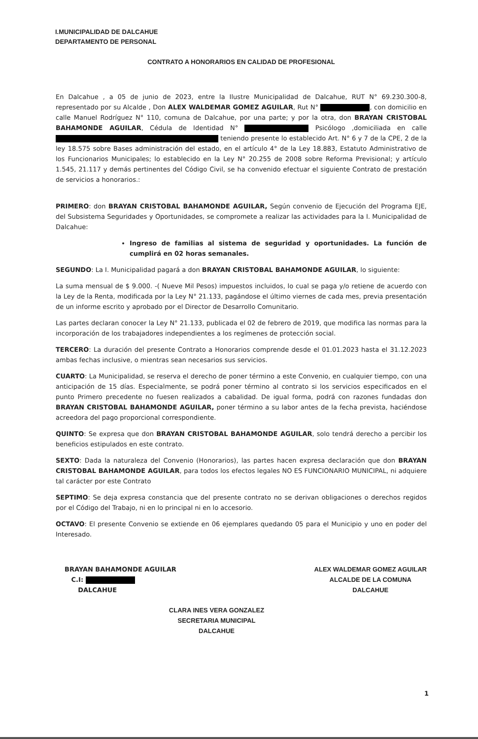I.MUNICIPALIDAD DE DALCAHUE
DEPARTAMENTO DE PERSONAL
CONTRATO A HONORARIOS EN CALIDAD DE PROFESIONAL
En Dalcahue , a 05 de junio de 2023, entre la Ilustre Municipalidad de Dalcahue, RUT N° 69.230.300-8, representado por su Alcalde , Don ALEX WALDEMAR GOMEZ AGUILAR, Rut N° , con domicilio en calle Manuel Rodríguez N° 110, comuna de Dalcahue, por una parte; y por la otra, don BRAYAN CRISTOBAL BAHAMONDE AGUILAR, Cédula de Identidad N° Psicólogo ,domiciliada en calle teniendo presente lo establecido Art. N° 6 y 7 de la CPE, 2 de la ley 18.575 sobre Bases administración del estado, en el artículo 4° de la Ley 18.883, Estatuto Administrativo de los Funcionarios Municipales; lo establecido en la Ley N° 20.255 de 2008 sobre Reforma Previsional; y artículo 1.545, 21.117 y demás pertinentes del Código Civil, se ha convenido efectuar el siguiente Contrato de prestación de servicios a honorarios.:
PRIMERO: don BRAYAN CRISTOBAL BAHAMONDE AGUILAR, Según convenio de Ejecución del Programa EJE, del Subsistema Seguridades y Oportunidades, se compromete a realizar las actividades para la I. Municipalidad de Dalcahue:
Ingreso de familias al sistema de seguridad y oportunidades. La función de cumplirá en 02 horas semanales.
SEGUNDO: La I. Municipalidad pagará a don BRAYAN CRISTOBAL BAHAMONDE AGUILAR, lo siguiente:
La suma mensual de $ 9.000. -( Nueve Mil Pesos) impuestos incluidos, lo cual se paga y/o retiene de acuerdo con la Ley de la Renta, modificada por la Ley N° 21.133, pagándose el último viernes de cada mes, previa presentación de un informe escrito y aprobado por el Director de Desarrollo Comunitario.
Las partes declaran conocer la Ley N° 21.133, publicada el 02 de febrero de 2019, que modifica las normas para la incorporación de los trabajadores independientes a los regímenes de protección social.
TERCERO: La duración del presente Contrato a Honorarios comprende desde el 01.01.2023 hasta el 31.12.2023 ambas fechas inclusive, o mientras sean necesarios sus servicios.
CUARTO: La Municipalidad, se reserva el derecho de poner término a este Convenio, en cualquier tiempo, con una anticipación de 15 días. Especialmente, se podrá poner término al contrato si los servicios especificados en el punto Primero precedente no fuesen realizados a cabalidad. De igual forma, podrá con razones fundadas don BRAYAN CRISTOBAL BAHAMONDE AGUILAR, poner término a su labor antes de la fecha prevista, haciéndose acreedora del pago proporcional correspondiente.
QUINTO: Se expresa que don BRAYAN CRISTOBAL BAHAMONDE AGUILAR, solo tendrá derecho a percibir los beneficios estipulados en este contrato.
SEXTO: Dada la naturaleza del Convenio (Honorarios), las partes hacen expresa declaración que don BRAYAN CRISTOBAL BAHAMONDE AGUILAR, para todos los efectos legales NO ES FUNCIONARIO MUNICIPAL, ni adquiere tal carácter por este Contrato
SEPTIMO: Se deja expresa constancia que del presente contrato no se derivan obligaciones o derechos regidos por el Código del Trabajo, ni en lo principal ni en lo accesorio.
OCTAVO: El presente Convenio se extiende en 06 ejemplares quedando 05 para el Municipio y uno en poder del Interesado.
BRAYAN BAHAMONDE AGUILAR
C.I:
DALCAHUE
ALEX WALDEMAR GOMEZ AGUILAR
ALCALDE DE LA COMUNA
DALCAHUE
CLARA INES VERA GONZALEZ
SECRETARIA MUNICIPAL
DALCAHUE
1